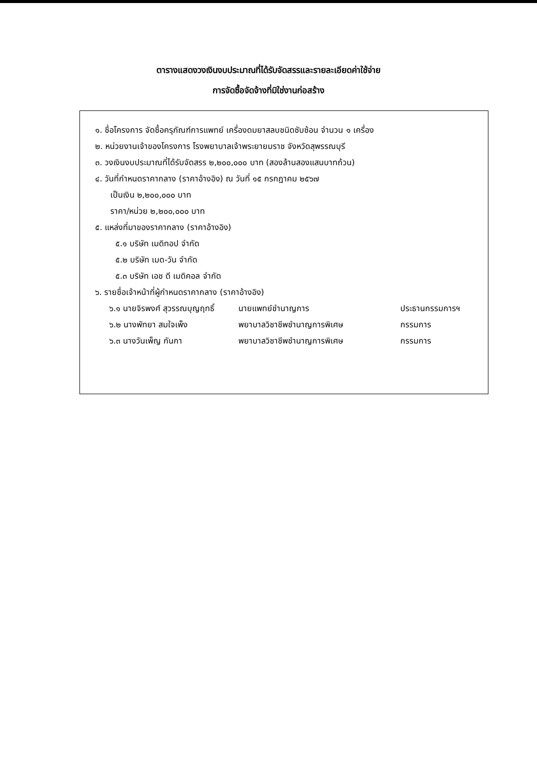ตารางแสดงวงเงินงบประมาณที่ได้รับจัดสรรและรายละเอียดค่าใช้จ่าย
การจัดซื้อจัดจ้างที่มิใช่งานก่อสร้าง
๑. ชื่อโครงการ จัดซื้อครุภัณฑ์การแพทย์ เครื่องดมยาสลบชนิดซับซ้อน จำนวน ๑ เครื่อง
๒. หน่วยงานเจ้าของโครงการ โรงพยาบาลเจ้าพระยายมราช จังหวัดสุพรรณบุรี
๓. วงเงินงบประมาณที่ได้รับจัดสรร ๒,๒๐๐,๐๐๐ บาท (สองล้านสองแสนบาทถ้วน)
๔. วันที่กำหนดราคากลาง (ราคาอ้างอิง) ณ วันที่ ๑๕ กรกฎาคม ๒๕๖๗
เป็นเงิน ๒,๒๐๐,๐๐๐ บาท
ราคา/หน่วย ๒,๒๐๐,๐๐๐ บาท
๕. แหล่งที่มาของราคากลาง (ราคาอ้างอิง)
๕.๑ บริษัท เมดิทอป จำกัด
๕.๒ บริษัท เมด-วัน จำกัด
๕.๓ บริษัท เอช ดี เมดิคอล จำกัด
๖. รายชื่อเจ้าหน้าที่ผู้กำหนดราคากลาง (ราคาอ้างอิง)
๖.๑ นายจิรพงศ์ สุวรรณบุญฤทธิ์ นายแพทย์ชำนาญการ ประธานกรรมการฯ
๖.๒ นางพัทยา สมใจเพ็ง พยาบาลวิชาชีพชำนาญการพิเศษ กรรมการ
๖.๓ นางวันเพ็ญ กันกา พยาบาลวิชาชีพชำนาญการพิเศษ กรรมการ